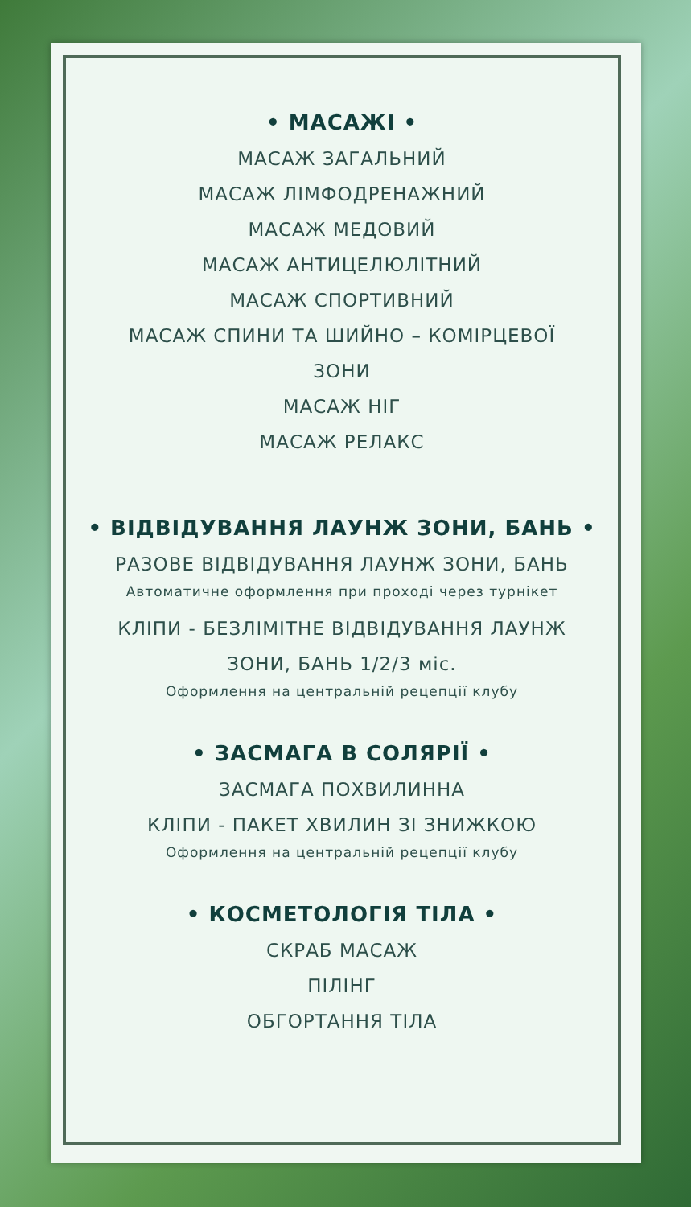• МАСАЖІ •
МАСАЖ ЗАГАЛЬНИЙ
МАСАЖ ЛІМФОДРЕНАЖНИЙ
МАСАЖ МЕДОВИЙ
МАСАЖ АНТИЦЕЛЮЛІТНИЙ
МАСАЖ СПОРТИВНИЙ
МАСАЖ СПИНИ ТА ШИЙНО – КОМІРЦЕВОЇ
ЗОНИ
МАСАЖ НІГ
МАСАЖ РЕЛАКС
• ВІДВІДУВАННЯ ЛАУНЖ ЗОНИ, БАНЬ •
РАЗОВЕ ВІДВІДУВАННЯ ЛАУНЖ ЗОНИ, БАНЬ
Автоматичне оформлення при проході через турнікет
КЛІПИ - БЕЗЛІМІТНЕ ВІДВІДУВАННЯ ЛАУНЖ
ЗОНИ, БАНЬ 1/2/3 міс.
Оформлення на центральній рецепції клубу
• ЗАСМАГА В СОЛЯРІЇ •
ЗАСМАГА ПОХВИЛИННА
КЛІПИ - ПАКЕТ ХВИЛИН ЗІ ЗНИЖКОЮ
Оформлення на центральній рецепції клубу
• КОСМЕТОЛОГІЯ ТІЛА •
СКРАБ МАСАЖ
ПІЛІНГ
ОБГОРТАННЯ ТІЛА